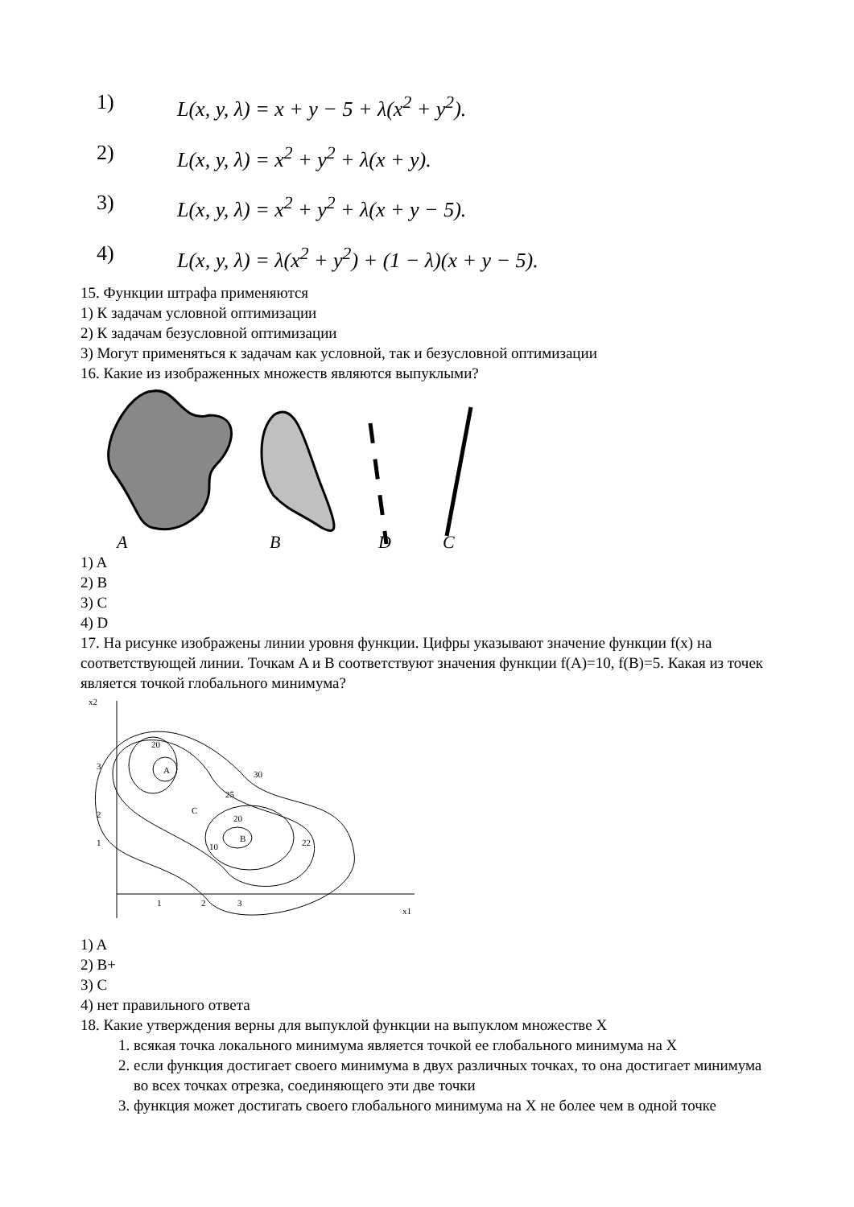1) L(x, y, λ) = x + y − 5 + λ(x<sup>2</sup> + y<sup>2</sup>).
2) L(x, y, λ) = x<sup>2</sup> + y<sup>2</sup> + λ(x + y).
3) L(x, y, λ) = x<sup>2</sup> + y<sup>2</sup> + λ(x + y − 5).
4) L(x, y, λ) = λ(x<sup>2</sup> + y<sup>2</sup>) + (1 − λ)(x + y − 5).
15. Функции штрафа применяются
1) К задачам условной оптимизации
2) К задачам безусловной оптимизации
3) Могут применяться к задачам как условной, так и безусловной оптимизации
16. Какие из изображенных множеств являются выпуклыми?
A
B
D
C
1) A
2) B
3) C
4) D
17. На рисунке изображены линии уровня функции. Цифры указывают значение функции f(x) на соответствующей линии. Точкам A и B соответствуют значения функции f(A)=10, f(B)=5. Какая из точек является точкой глобального минимума?
x2
3
2
1
20
A
C
25
30
20
B
10
22
1
2
3
x1
1) A
2) B+
3) C
4) нет правильного ответа
18. Какие утверждения верны для выпуклой функции на выпуклом множестве X
1. всякая точка локального минимума является точкой ее глобального минимума на X
2. если функция достигает своего минимума в двух различных точках, то она достигает минимума во всех точках отрезка, соединяющего эти две точки
3. функция может достигать своего глобального минимума на X не более чем в одной точке